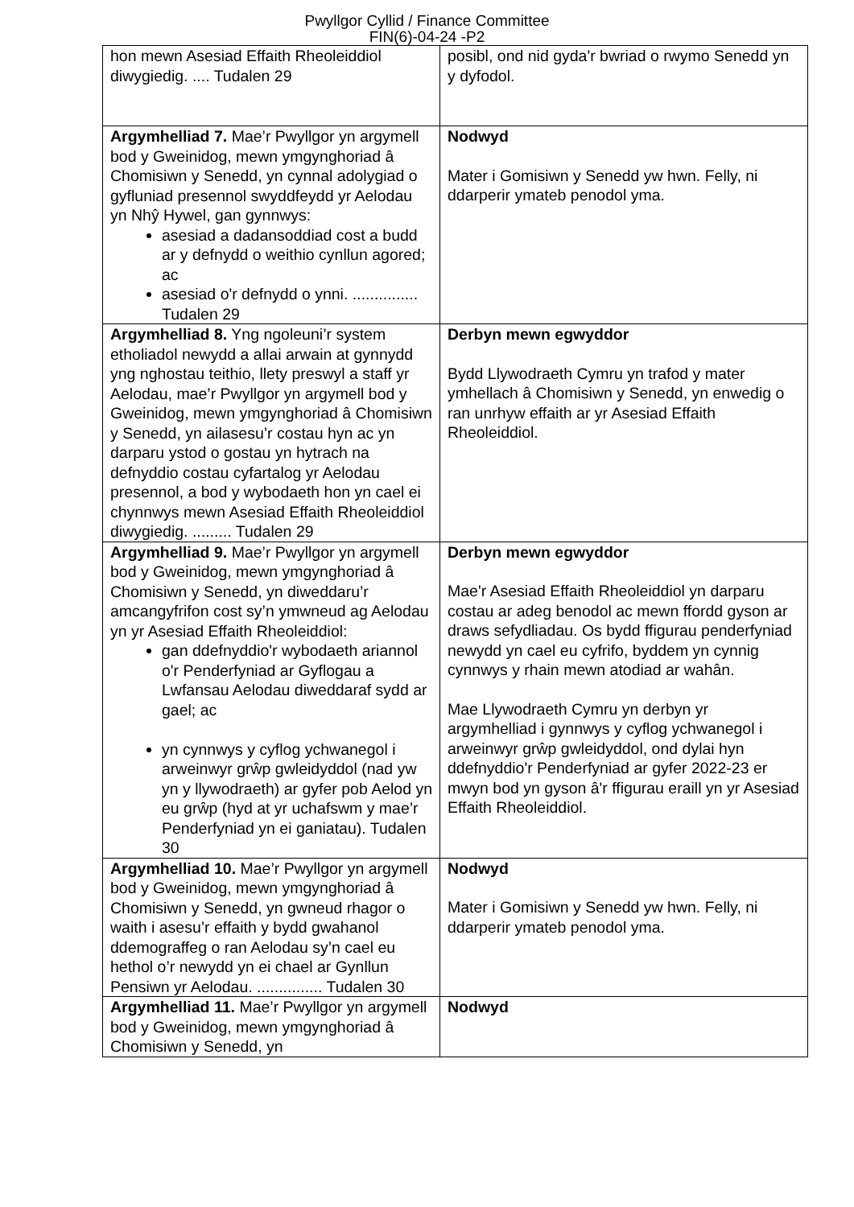Pwyllgor Cyllid / Finance Committee
FIN(6)-04-24 -P2
| hon mewn Asesiad Effaith Rheoleiddiol diwygiedig. .... Tudalen 29 | posibl, ond nid gyda'r bwriad o rwymo Senedd yn y dyfodol. |
| Argymhelliad 7. Mae’r Pwyllgor yn argymell bod y Gweinidog, mewn ymgynghoriad â Chomisiwn y Senedd, yn cynnal adolygiad o gyfluniad presennol swyddfeydd yr Aelodau yn Nhŷ Hywel, gan gynnwys: asesiad a dadansoddiad cost a budd ar y defnydd o weithio cynllun agored; ac asesiad o'r defnydd o ynni. ............... Tudalen 29 | Nodwyd Mater i Gomisiwn y Senedd yw hwn. Felly, ni ddarperir ymateb penodol yma. |
| Argymhelliad 8. Yng ngoleuni’r system etholiadol newydd a allai arwain at gynnydd yng nghostau teithio, llety preswyl a staff yr Aelodau, mae’r Pwyllgor yn argymell bod y Gweinidog, mewn ymgynghoriad â Chomisiwn y Senedd, yn ailasesu’r costau hyn ac yn darparu ystod o gostau yn hytrach na defnyddio costau cyfartalog yr Aelodau presennol, a bod y wybodaeth hon yn cael ei chynnwys mewn Asesiad Effaith Rheoleiddiol diwygiedig. ......... Tudalen 29 | Derbyn mewn egwyddor Bydd Llywodraeth Cymru yn trafod y mater ymhellach â Chomisiwn y Senedd, yn enwedig o ran unrhyw effaith ar yr Asesiad Effaith Rheoleiddiol. |
| Argymhelliad 9. Mae’r Pwyllgor yn argymell bod y Gweinidog, mewn ymgynghoriad â Chomisiwn y Senedd, yn diweddaru’r amcangyfrifon cost sy’n ymwneud ag Aelodau yn yr Asesiad Effaith Rheoleiddiol: gan ddefnyddio'r wybodaeth ariannol o'r Penderfyniad ar Gyflogau a Lwfansau Aelodau diweddaraf sydd ar gael; ac yn cynnwys y cyflog ychwanegol i arweinwyr grŵp gwleidyddol (nad yw yn y llywodraeth) ar gyfer pob Aelod yn eu grŵp (hyd at yr uchafswm y mae’r Penderfyniad yn ei ganiatau). Tudalen 30 | Derbyn mewn egwyddor Mae'r Asesiad Effaith Rheoleiddiol yn darparu costau ar adeg benodol ac mewn ffordd gyson ar draws sefydliadau. Os bydd ffigurau penderfyniad newydd yn cael eu cyfrifo, byddem yn cynnig cynnwys y rhain mewn atodiad ar wahân. Mae Llywodraeth Cymru yn derbyn yr argymhelliad i gynnwys y cyflog ychwanegol i arweinwyr grŵp gwleidyddol, ond dylai hyn ddefnyddio'r Penderfyniad ar gyfer 2022-23 er mwyn bod yn gyson â'r ffigurau eraill yn yr Asesiad Effaith Rheoleiddiol. |
| Argymhelliad 10. Mae’r Pwyllgor yn argymell bod y Gweinidog, mewn ymgynghoriad â Chomisiwn y Senedd, yn gwneud rhagor o waith i asesu’r effaith y bydd gwahanol ddemograffeg o ran Aelodau sy’n cael eu hethol o’r newydd yn ei chael ar Gynllun Pensiwn yr Aelodau. ............... Tudalen 30 | Nodwyd Mater i Gomisiwn y Senedd yw hwn. Felly, ni ddarperir ymateb penodol yma. |
| Argymhelliad 11. Mae’r Pwyllgor yn argymell bod y Gweinidog, mewn ymgynghoriad â Chomisiwn y Senedd, yn | Nodwyd |